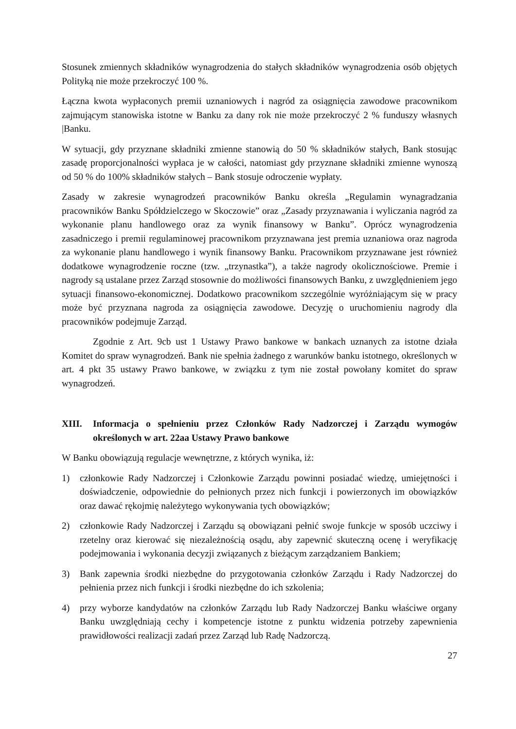Stosunek zmiennych składników wynagrodzenia do stałych składników wynagrodzenia osób objętych Polityką nie może przekroczyć 100 %.
Łączna kwota wypłaconych premii uznaniowych i nagród za osiągnięcia zawodowe pracownikom zajmującym stanowiska istotne w Banku za dany rok nie może przekroczyć 2 % funduszy własnych |Banku.
W sytuacji, gdy przyznane składniki zmienne stanowią do 50 % składników stałych, Bank stosując zasadę proporcjonalności wypłaca je w całości, natomiast gdy przyznane składniki zmienne wynoszą od 50 % do 100% składników stałych – Bank stosuje odroczenie wypłaty.
Zasady w zakresie wynagrodzeń pracowników Banku określa „Regulamin wynagradzania pracowników Banku Spółdzielczego w Skoczowie” oraz „Zasady przyznawania i wyliczania nagród za wykonanie planu handlowego oraz za wynik finansowy w Banku”. Oprócz wynagrodzenia zasadniczego i premii regulaminowej pracownikom przyznawana jest premia uznaniowa oraz nagroda za wykonanie planu handlowego i wynik finansowy Banku. Pracownikom przyznawane jest również dodatkowe wynagrodzenie roczne (tzw. „trzynastka”), a także nagrody okolicznościowe. Premie i nagrody są ustalane przez Zarząd stosownie do możliwości finansowych Banku, z uwzględnieniem jego sytuacji finansowo-ekonomicznej. Dodatkowo pracownikom szczególnie wyróżniającym się w pracy może być przyznana nagroda za osiągnięcia zawodowe. Decyzję o uruchomieniu nagrody dla pracowników podejmuje Zarząd.
Zgodnie z Art. 9cb ust 1 Ustawy Prawo bankowe w bankach uznanych za istotne działa Komitet do spraw wynagrodzeń. Bank nie spełnia żadnego z warunków banku istotnego, określonych w art. 4 pkt 35 ustawy Prawo bankowe, w związku z tym nie został powołany komitet do spraw wynagrodzeń.
XIII. Informacja o spełnieniu przez Członków Rady Nadzorczej i Zarządu wymogów określonych w art. 22aa Ustawy Prawo bankowe
W Banku obowiązują regulacje wewnętrzne, z których wynika, iż:
1) członkowie Rady Nadzorczej i Członkowie Zarządu powinni posiadać wiedzę, umiejętności i doświadczenie, odpowiednie do pełnionych przez nich funkcji i powierzonych im obowiązków oraz dawać rękojmię należytego wykonywania tych obowiązków;
2) członkowie Rady Nadzorczej i Zarządu są obowiązani pełnić swoje funkcje w sposób uczciwy i rzetelny oraz kierować się niezależnością osądu, aby zapewnić skuteczną ocenę i weryfikację podejmowania i wykonania decyzji związanych z bieżącym zarządzaniem Bankiem;
3) Bank zapewnia środki niezbędne do przygotowania członków Zarządu i Rady Nadzorczej do pełnienia przez nich funkcji i środki niezbędne do ich szkolenia;
4) przy wyborze kandydatów na członków Zarządu lub Rady Nadzorczej Banku właściwe organy Banku uwzględniają cechy i kompetencje istotne z punktu widzenia potrzeby zapewnienia prawidłowości realizacji zadań przez Zarząd lub Radę Nadzorczą.
27